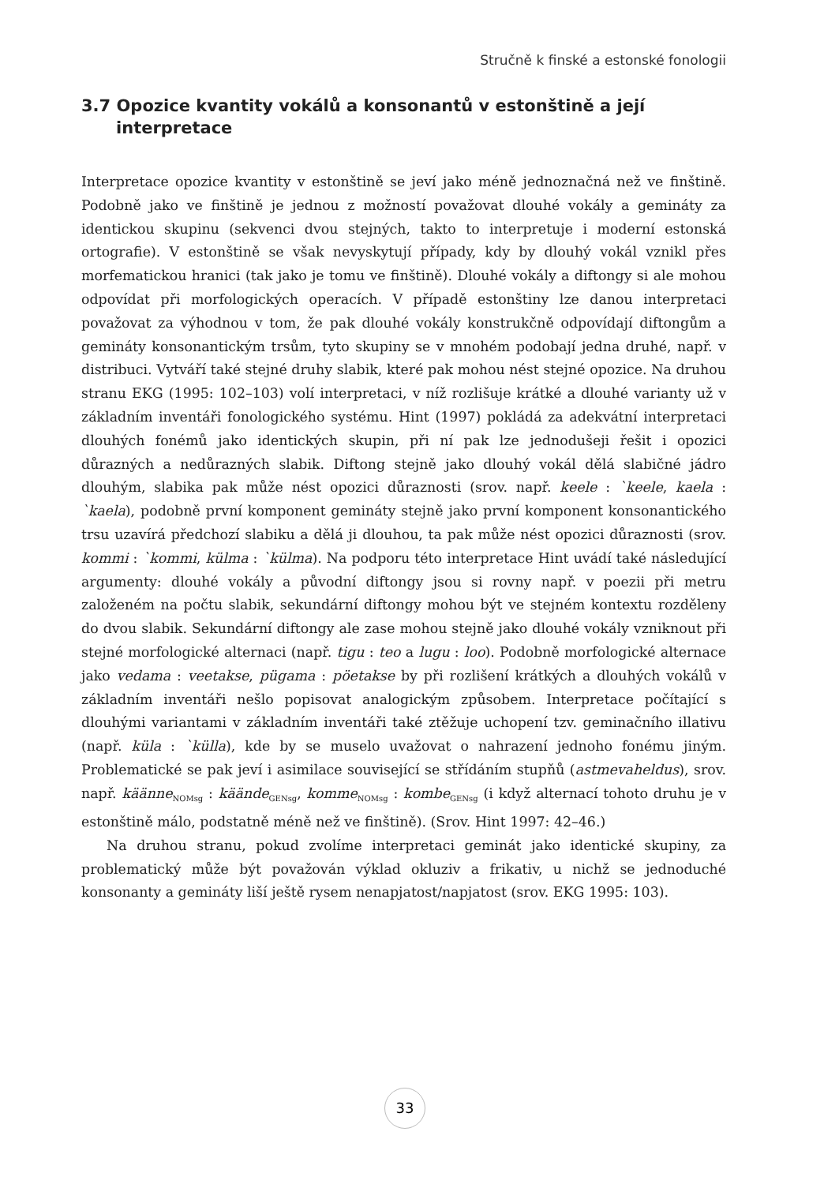Stručně k finské a estonské fonologii
3.7 Opozice kvantity vokálů a konsonantů v estonštině a její interpretace
Interpretace opozice kvantity v estonštině se jeví jako méně jednoznačná než ve finštině. Podobně jako ve finštině je jednou z možností považovat dlouhé vokály a gemináty za identickou skupinu (sekvenci dvou stejných, takto to interpretuje i moderní estonská ortografie). V estonštině se však nevyskytují případy, kdy by dlouhý vokál vznikl přes morfematickou hranici (tak jako je tomu ve finštině). Dlouhé vokály a diftongy si ale mohou odpovídat při morfologických operacích. V případě estonštiny lze danou interpretaci považovat za výhodnou v tom, že pak dlouhé vokály konstrukčně odpovídají diftongům a gemináty konsonantickým trsům, tyto skupiny se v mnohém podobají jedna druhé, např. v distribuci. Vytváří také stejné druhy slabik, které pak mohou nést stejné opozice. Na druhou stranu EKG (1995: 102–103) volí interpretaci, v níž rozlišuje krátké a dlouhé varianty už v základním inventáři fonologického systému. Hint (1997) pokládá za adekvátní interpretaci dlouhých fonémů jako identických skupin, při ní pak lze jednodušeji řešit i opozici důrazných a nedůrazných slabik. Diftong stejně jako dlouhý vokál dělá slabičné jádro dlouhým, slabika pak může nést opozici důraznosti (srov. např. keele : `keele, kaela : `kaela), podobně první komponent gemináty stejně jako první komponent konsonantického trsu uzavírá předchozí slabiku a dělá ji dlouhou, ta pak může nést opozici důraznosti (srov. kommi : `kommi, külma : `külma). Na podporu této interpretace Hint uvádí také následující argumenty: dlouhé vokály a původní diftongy jsou si rovny např. v poezii při metru založeném na počtu slabik, sekundární diftongy mohou být ve stejném kontextu rozděleny do dvou slabik. Sekundární diftongy ale zase mohou stejně jako dlouhé vokály vzniknout při stejné morfologické alternaci (např. tigu : teo a lugu : loo). Podobně morfologické alternace jako vedama : veetakse, pügama : pöetakse by při rozlišení krátkých a dlouhých vokálů v základním inventáři nešlo popisovat analogickým způsobem. Interpretace počítající s dlouhými variantami v základním inventáři také ztěžuje uchopení tzv. geminačního illativu (např. küla : `külla), kde by se muselo uvažovat o nahrazení jednoho fonému jiným. Problematické se pak jeví i asimilace související se střídáním stupňů (astmevaheldus), srov. např. käänne<sub>NOMsg</sub> : käände<sub>GENsg</sub>, komme<sub>NOMsg</sub> : kombe<sub>GENsg</sub> (i když alternací tohoto druhu je v estonštině málo, podstatně méně než ve finštině). (Srov. Hint 1997: 42–46.)
Na druhou stranu, pokud zvolíme interpretaci geminát jako identické skupiny, za problematický může být považován výklad okluziv a frikativ, u nichž se jednoduché konsonanty a gemináty liší ještě rysem nenapjatost/napjatost (srov. EKG 1995: 103).
33